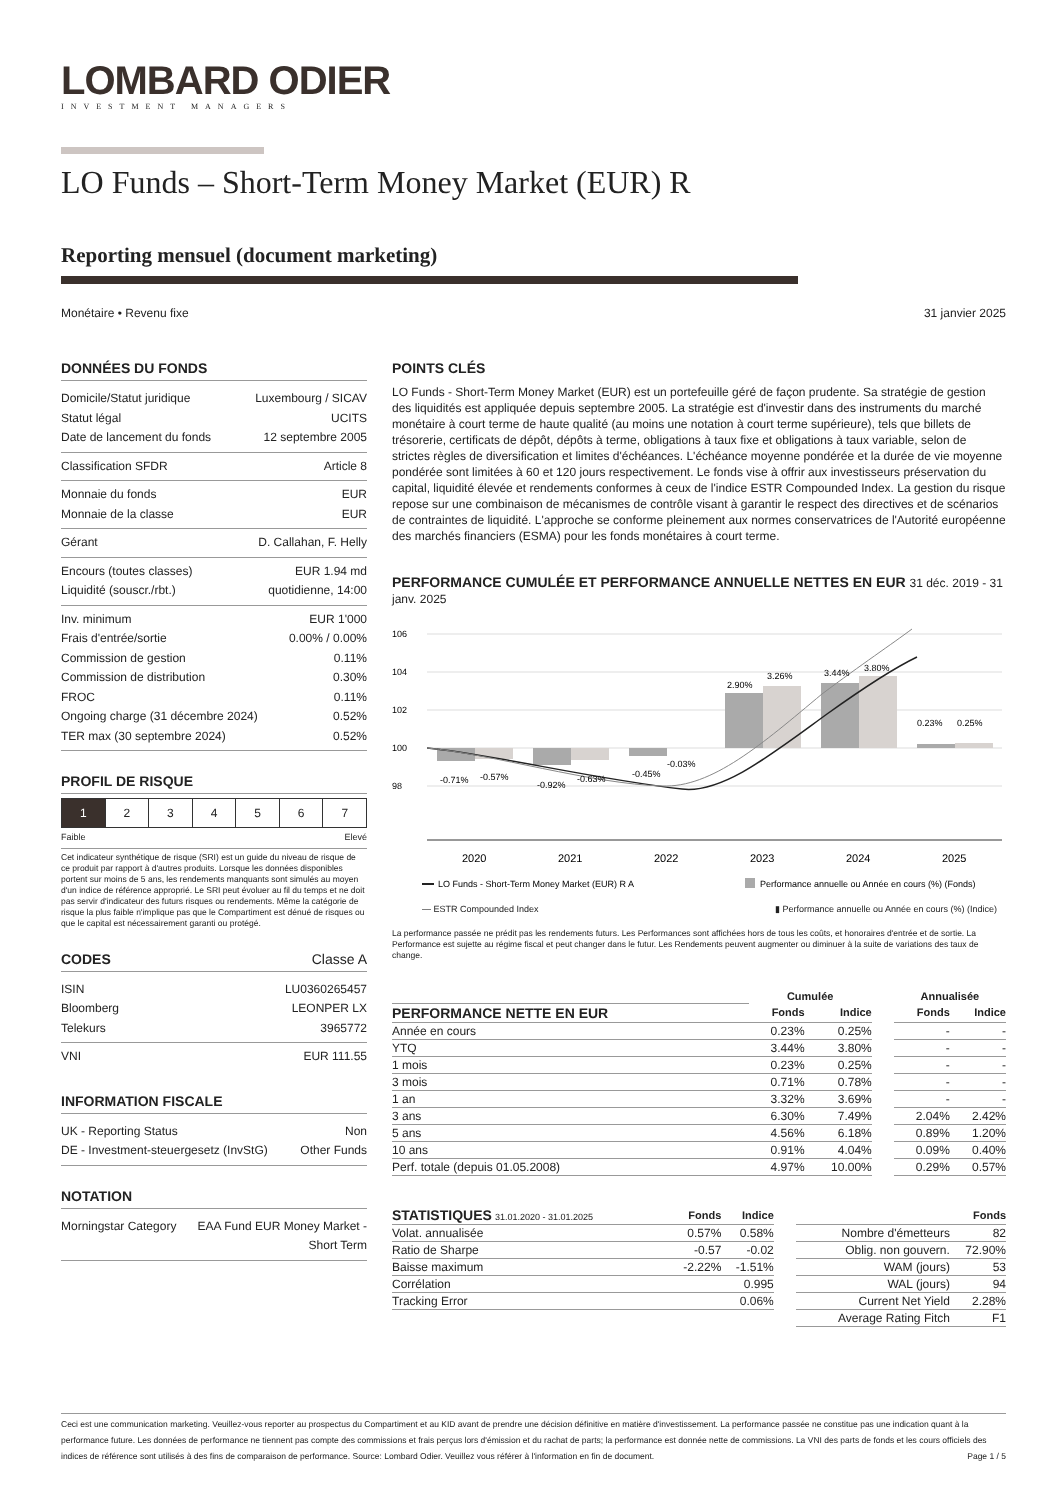LOMBARD ODIER
INVESTMENT MANAGERS
LO Funds – Short-Term Money Market (EUR) R
Reporting mensuel (document marketing)
Monétaire • Revenu fixe 31 janvier 2025
DONNÉES DU FONDS
Domicile/Statut juridique Luxembourg / SICAV
Statut légal UCITS
Date de lancement du fonds 12 septembre 2005
Classification SFDR Article 8
Monnaie du fonds EUR
Monnaie de la classe EUR
Gérant D. Callahan, F. Helly
Encours (toutes classes) EUR 1.94 md
Liquidité (souscr./rbt.) quotidienne, 14:00
Inv. minimum EUR 1'000
Frais d'entrée/sortie 0.00% / 0.00%
Commission de gestion 0.11%
Commission de distribution 0.30%
FROC 0.11%
Ongoing charge (31 décembre 2024) 0.52%
TER max (30 septembre 2024) 0.52%
PROFIL DE RISQUE
1 2 3 4 5 6 7
Faible Elevé
Cet indicateur synthétique de risque (SRI) est un guide du niveau de risque de ce produit par rapport à d'autres produits. Lorsque les données disponibles portent sur moins de 5 ans, les rendements manquants sont simulés au moyen d'un indice de référence approprié. Le SRI peut évoluer au fil du temps et ne doit pas servir d'indicateur des futurs risques ou rendements. Même la catégorie de risque la plus faible n'implique pas que le Compartiment est dénué de risques ou que le capital est nécessairement garanti ou protégé.
CODES Classe A
ISIN LU0360265457
Bloomberg LEONPER LX
Telekurs 3965772
VNI EUR 111.55
INFORMATION FISCALE
UK - Reporting Status Non
DE - Investment-steuergesetz (InvStG) Other Funds
NOTATION
Morningstar Category EAA Fund EUR Money Market -
Short Term
POINTS CLÉS
LO Funds - Short-Term Money Market (EUR) est un portefeuille géré de façon prudente. Sa stratégie de gestion des liquidités est appliquée depuis septembre 2005. La stratégie est d'investir dans des instruments du marché monétaire à court terme de haute qualité (au moins une notation à court terme supérieure), tels que billets de trésorerie, certificats de dépôt, dépôts à terme, obligations à taux fixe et obligations à taux variable, selon de strictes règles de diversification et limites d'échéances. L'échéance moyenne pondérée et la durée de vie moyenne pondérée sont limitées à 60 et 120 jours respectivement. Le fonds vise à offrir aux investisseurs préservation du capital, liquidité élevée et rendements conformes à ceux de l'indice ESTR Compounded Index. La gestion du risque repose sur une combinaison de mécanismes de contrôle visant à garantir le respect des directives et de scénarios de contraintes de liquidité. L'approche se conforme pleinement aux normes conservatrices de l'Autorité européenne des marchés financiers (ESMA) pour les fonds monétaires à court terme.
PERFORMANCE CUMULÉE ET PERFORMANCE ANNUELLE NETTES EN EUR 31 déc. 2019 - 31 janv. 2025
106
104
102
100
98
-0.71%
-0.57%
-0.92%
-0.63%
-0.45%
-0.03%
2.90%
3.26%
3.44%
3.80%
0.23%
0.25%
2020
2021
2022
2023
2024
2025
LO Funds - Short-Term Money Market (EUR) R A
Performance annuelle ou Année en cours (%) (Fonds)
— ESTR Compounded Index ▮ Performance annuelle ou Année en cours (%) (Indice)
La performance passée ne prédit pas les rendements futurs. Les Performances sont affichées hors de tous les coûts, et honoraires d'entrée et de sortie. La Performance est sujette au régime fiscal et peut changer dans le futur. Les Rendements peuvent augmenter ou diminuer à la suite de variations des taux de change.
| | Cumulée | | | | Annualisée | |
| --- | --- | --- | --- | --- | --- | --- |
| PERFORMANCE NETTE EN EUR | Fonds | Indice | | | Fonds | Indice |
| Année en cours | 0.23% | 0.25% | | | - | - |
| YTQ | 3.44% | 3.80% | | | - | - |
| 1 mois | 0.23% | 0.25% | | | - | - |
| 3 mois | 0.71% | 0.78% | | | - | - |
| 1 an | 3.32% | 3.69% | | | - | - |
| 3 ans | 6.30% | 7.49% | | | 2.04% | 2.42% |
| 5 ans | 4.56% | 6.18% | | | 0.89% | 1.20% |
| 10 ans | 0.91% | 4.04% | | | 0.09% | 0.40% |
| Perf. totale (depuis 01.05.2008) | 4.97% | 10.00% | | | 0.29% | 0.57% |
| STATISTIQUES 31.01.2020 - 31.01.2025 | Fonds | Indice | | | Fonds |
| --- | --- | --- | --- | --- | --- |
| Volat. annualisée | 0.57% | 0.58% | | Nombre d'émetteurs | 82 |
| Ratio de Sharpe | -0.57 | -0.02 | | Oblig. non gouvern. | 72.90% |
| Baisse maximum | -2.22% | -1.51% | | WAM (jours) | 53 |
| Corrélation | | 0.995 | | WAL (jours) | 94 |
| Tracking Error | | 0.06% | | Current Net Yield | 2.28% |
| | | | | Average Rating Fitch | F1 |
Ceci est une communication marketing. Veuillez-vous reporter au prospectus du Compartiment et au KID avant de prendre une décision définitive en matière d'investissement. La performance passée ne constitue pas une indication quant à la performance future. Les données de performance ne tiennent pas compte des commissions et frais perçus lors d'émission et du rachat de parts; la performance est donnée nette de commissions. La VNI des parts de fonds et les cours officiels des indices de référence sont utilisés à des fins de comparaison de performance. Source: Lombard Odier. Veuillez vous référer à l'information en fin de document. Page 1 / 5